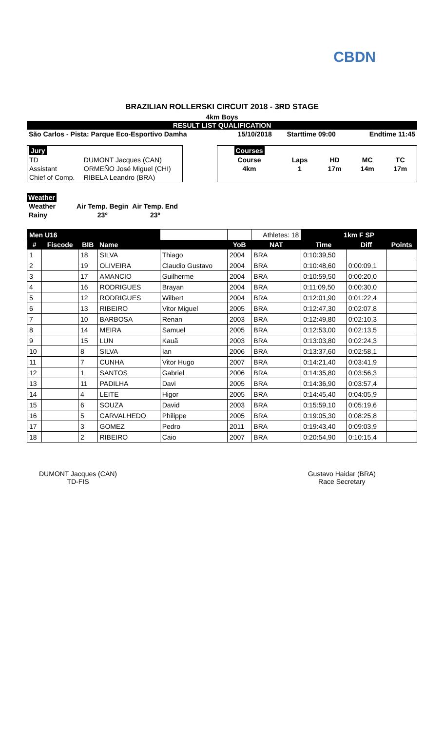CBDN
BRAZILIAN ROLLERSKI CIRCUIT 2018 - 3RD STAGE
4km Boys
RESULT LIST QUALIFICATION
| São Carlos - Pista: Parque Eco-Esportivo Damha | 15/10/2018 | Starttime 09:00 | Endtime 11:45 |
| Jury | |
| TD | DUMONT Jacques (CAN) |
| Assistant | ORMEÑO José Miguel (CHI) |
| Chief of Comp. | RIBELA Leandro (BRA) |
| Courses | | | | |
| Course | Laps | HD | MC | TC |
| 4km | 1 | 17m | 14m | 17m |
Weather
| Weather | Air Temp. Begin | Air Temp. End |
| Rainy | 23º | 23º |
| Men U16 | | | | | | Athletes: 18 | 1km F SP | | |
| # | Fiscode | BIB | Name | | YoB | NAT | Time | Diff | Points |
| 1 | | 18 | SILVA | Thiago | 2004 | BRA | 0:10:39,50 | | |
| 2 | | 19 | OLIVEIRA | Claudio Gustavo | 2004 | BRA | 0:10:48,60 | 0:00:09,1 | |
| 3 | | 17 | AMANCIO | Guilherme | 2004 | BRA | 0:10:59,50 | 0:00:20,0 | |
| 4 | | 16 | RODRIGUES | Brayan | 2004 | BRA | 0:11:09,50 | 0:00:30,0 | |
| 5 | | 12 | RODRIGUES | Wilbert | 2004 | BRA | 0:12:01,90 | 0:01:22,4 | |
| 6 | | 13 | RIBEIRO | Vitor Miguel | 2005 | BRA | 0:12:47,30 | 0:02:07,8 | |
| 7 | | 10 | BARBOSA | Renan | 2003 | BRA | 0:12:49,80 | 0:02:10,3 | |
| 8 | | 14 | MEIRA | Samuel | 2005 | BRA | 0:12:53,00 | 0:02:13,5 | |
| 9 | | 15 | LUN | Kauã | 2003 | BRA | 0:13:03,80 | 0:02:24,3 | |
| 10 | | 8 | SILVA | Ian | 2006 | BRA | 0:13:37,60 | 0:02:58,1 | |
| 11 | | 7 | CUNHA | Vitor Hugo | 2007 | BRA | 0:14:21,40 | 0:03:41,9 | |
| 12 | | 1 | SANTOS | Gabriel | 2006 | BRA | 0:14:35,80 | 0:03:56,3 | |
| 13 | | 11 | PADILHA | Davi | 2005 | BRA | 0:14:36,90 | 0:03:57,4 | |
| 14 | | 4 | LEITE | Higor | 2005 | BRA | 0:14:45,40 | 0:04:05,9 | |
| 15 | | 6 | SOUZA | David | 2003 | BRA | 0:15:59,10 | 0:05:19,6 | |
| 16 | | 5 | CARVALHEDO | Philippe | 2005 | BRA | 0:19:05,30 | 0:08:25,8 | |
| 17 | | 3 | GOMEZ | Pedro | 2011 | BRA | 0:19:43,40 | 0:09:03,9 | |
| 18 | | 2 | RIBEIRO | Caio | 2007 | BRA | 0:20:54,90 | 0:10:15,4 | |
DUMONT Jacques (CAN)
TD-FIS
Gustavo Haidar (BRA)
Race Secretary